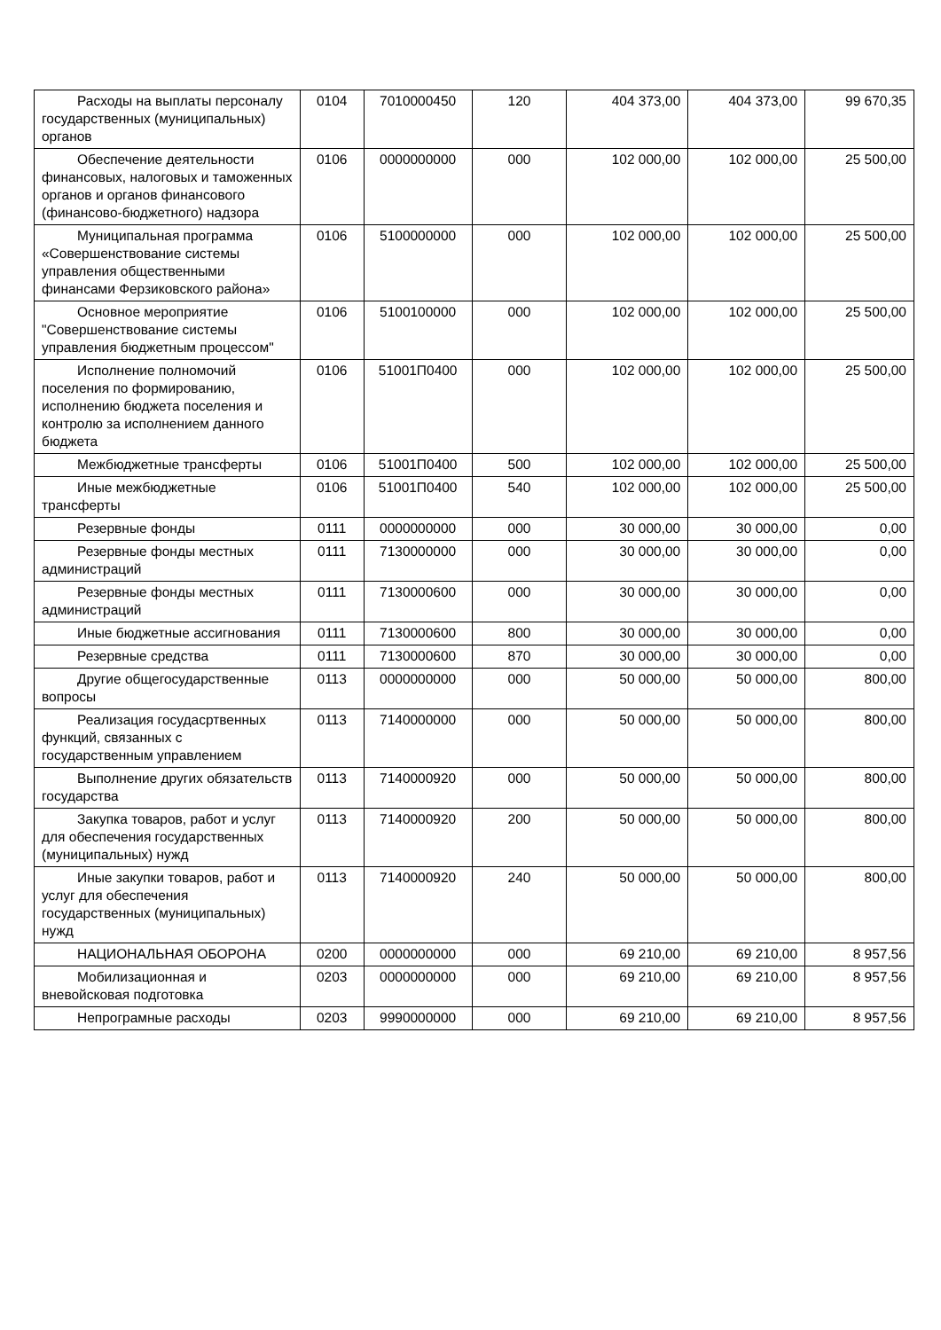| Расходы на выплаты персоналу государственных (муниципальных) органов | 0104 | 7010000450 | 120 | 404 373,00 | 404 373,00 | 99 670,35 |
| Обеспечение деятельности финансовых, налоговых и таможенных органов и органов финансового (финансово-бюджетного) надзора | 0106 | 0000000000 | 000 | 102 000,00 | 102 000,00 | 25 500,00 |
| Муниципальная программа «Совершенствование системы управления общественными финансами Ферзиковского района» | 0106 | 5100000000 | 000 | 102 000,00 | 102 000,00 | 25 500,00 |
| Основное мероприятие "Совершенствование системы управления бюджетным процессом" | 0106 | 5100100000 | 000 | 102 000,00 | 102 000,00 | 25 500,00 |
| Исполнение полномочий поселения по формированию, исполнению бюджета поселения и контролю за исполнением данного бюджета | 0106 | 51001П0400 | 000 | 102 000,00 | 102 000,00 | 25 500,00 |
| Межбюджетные трансферты | 0106 | 51001П0400 | 500 | 102 000,00 | 102 000,00 | 25 500,00 |
| Иные межбюджетные трансферты | 0106 | 51001П0400 | 540 | 102 000,00 | 102 000,00 | 25 500,00 |
| Резервные фонды | 0111 | 0000000000 | 000 | 30 000,00 | 30 000,00 | 0,00 |
| Резервные фонды местных администраций | 0111 | 7130000000 | 000 | 30 000,00 | 30 000,00 | 0,00 |
| Резервные фонды местных администраций | 0111 | 7130000600 | 000 | 30 000,00 | 30 000,00 | 0,00 |
| Иные бюджетные ассигнования | 0111 | 7130000600 | 800 | 30 000,00 | 30 000,00 | 0,00 |
| Резервные средства | 0111 | 7130000600 | 870 | 30 000,00 | 30 000,00 | 0,00 |
| Другие общегосударственные вопросы | 0113 | 0000000000 | 000 | 50 000,00 | 50 000,00 | 800,00 |
| Реализация госудасртвенных функций, связанных с государственным управлением | 0113 | 7140000000 | 000 | 50 000,00 | 50 000,00 | 800,00 |
| Выполнение других обязательств государства | 0113 | 7140000920 | 000 | 50 000,00 | 50 000,00 | 800,00 |
| Закупка товаров, работ и услуг для обеспечения государственных (муниципальных) нужд | 0113 | 7140000920 | 200 | 50 000,00 | 50 000,00 | 800,00 |
| Иные закупки товаров, работ и услуг для обеспечения государственных (муниципальных) нужд | 0113 | 7140000920 | 240 | 50 000,00 | 50 000,00 | 800,00 |
| НАЦИОНАЛЬНАЯ ОБОРОНА | 0200 | 0000000000 | 000 | 69 210,00 | 69 210,00 | 8 957,56 |
| Мобилизационная и вневойсковая подготовка | 0203 | 0000000000 | 000 | 69 210,00 | 69 210,00 | 8 957,56 |
| Непрограмные расходы | 0203 | 9990000000 | 000 | 69 210,00 | 69 210,00 | 8 957,56 |